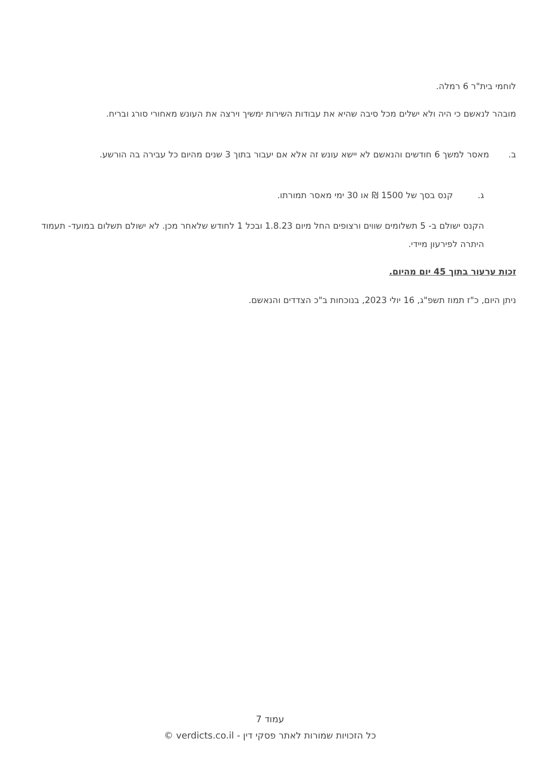לוחמי בית"ר 6 רמלה.
מובהר לנאשם כי היה ולא ישלים מכל סיבה שהיא את עבודות השירות ימשיך וירצה את העונש מאחורי סורג ובריח.
ב. מאסר למשך 6 חודשים והנאשם לא יישא עונש זה אלא אם יעבור בתוך 3 שנים מהיום כל עבירה בה הורשע.
ג. קנס בסך של 1500 ₪ או 30 ימי מאסר תמורתו.
הקנס ישולם ב- 5 תשלומים שווים ורצופים החל מיום 1.8.23 ובכל 1 לחודש שלאחר מכן. לא ישולם תשלום במועד- תעמוד היתרה לפירעון מיידי.
זכות ערעור בתוך 45 יום מהיום.
ניתן היום, כ"ז תמוז תשפ"ג, 16 יולי 2023, בנוכחות ב"כ הצדדים והנאשם.
עמוד 7
כל הזכויות שמורות לאתר פסקי דין - verdicts.co.il ©